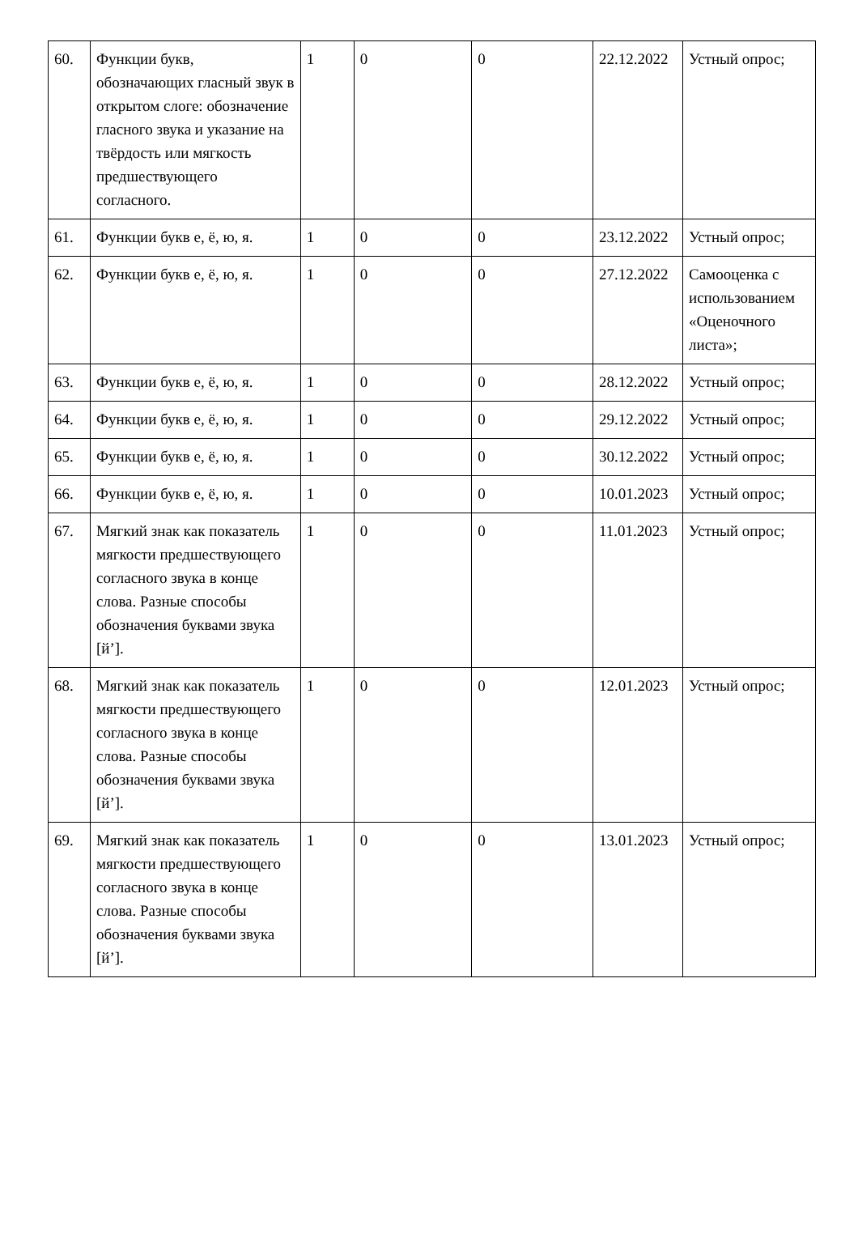| 60. | Функции букв, обозначающих гласный звук в открытом слоге: обозначение гласного звука и указание на твёрдость или мягкость предшествующего согласного. | 1 | 0 | 0 | 22.12.2022 | Устный опрос; |
| 61. | Функции букв е, ё, ю, я. | 1 | 0 | 0 | 23.12.2022 | Устный опрос; |
| 62. | Функции букв е, ё, ю, я. | 1 | 0 | 0 | 27.12.2022 | Самооценка с использованием «Оценочного листа»; |
| 63. | Функции букв е, ё, ю, я. | 1 | 0 | 0 | 28.12.2022 | Устный опрос; |
| 64. | Функции букв е, ё, ю, я. | 1 | 0 | 0 | 29.12.2022 | Устный опрос; |
| 65. | Функции букв е, ё, ю, я. | 1 | 0 | 0 | 30.12.2022 | Устный опрос; |
| 66. | Функции букв е, ё, ю, я. | 1 | 0 | 0 | 10.01.2023 | Устный опрос; |
| 67. | Мягкий знак как показатель мягкости предшествующего согласного звука в конце слова. Разные способы обозначения буквами звука [й’]. | 1 | 0 | 0 | 11.01.2023 | Устный опрос; |
| 68. | Мягкий знак как показатель мягкости предшествующего согласного звука в конце слова. Разные способы обозначения буквами звука [й’]. | 1 | 0 | 0 | 12.01.2023 | Устный опрос; |
| 69. | Мягкий знак как показатель мягкости предшествующего согласного звука в конце слова. Разные способы обозначения буквами звука [й’]. | 1 | 0 | 0 | 13.01.2023 | Устный опрос; |